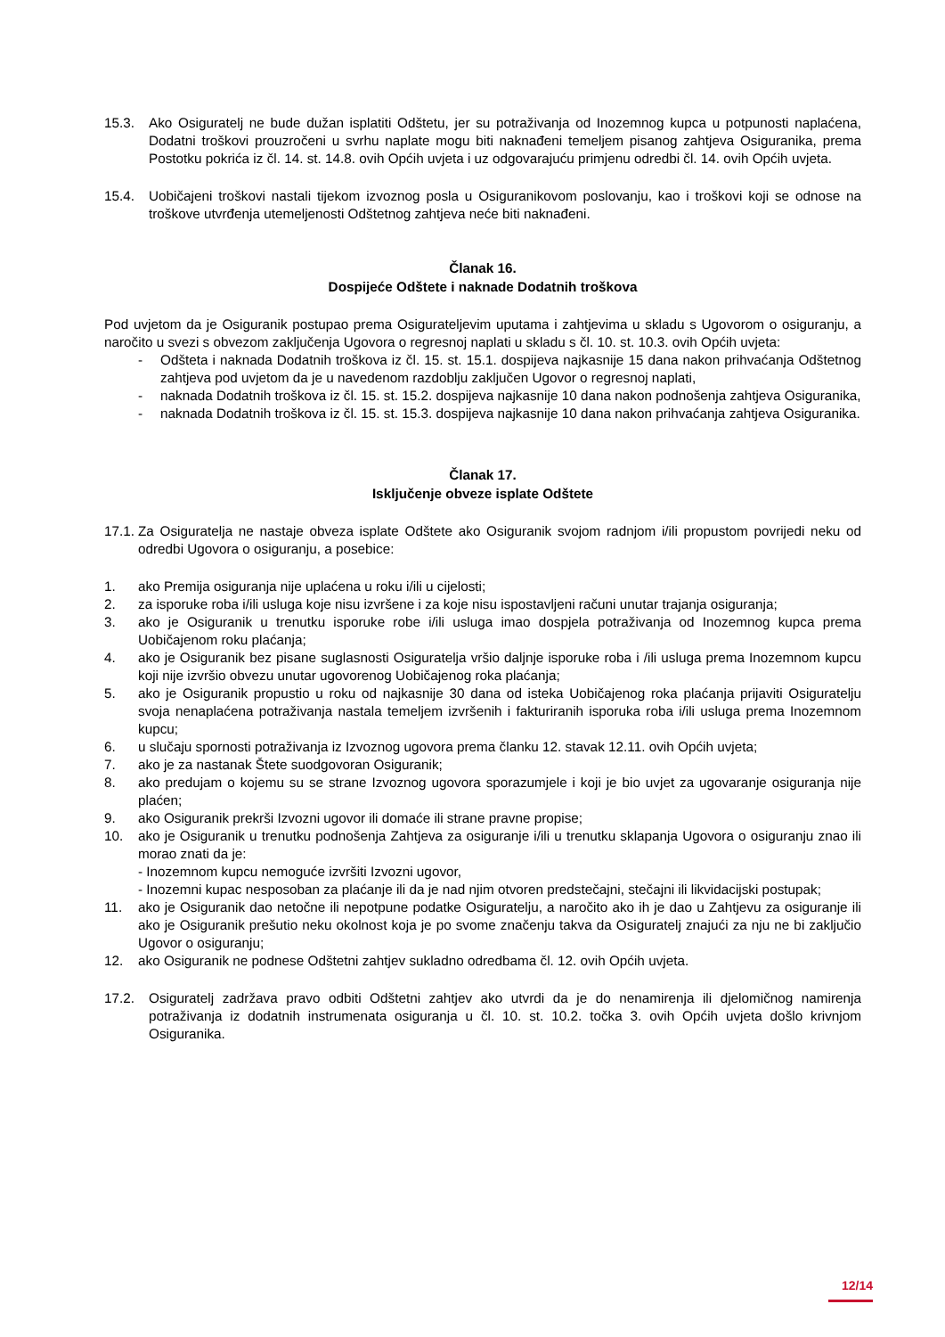15.3. Ako Osiguratelj ne bude dužan isplatiti Odštetu, jer su potraživanja od Inozemnog kupca u potpunosti naplaćena, Dodatni troškovi prouzročeni u svrhu naplate mogu biti naknađeni temeljem pisanog zahtjeva Osiguranika, prema Postotku pokrića iz čl. 14. st. 14.8. ovih Općih uvjeta i uz odgovarajuću primjenu odredbi čl. 14. ovih Općih uvjeta.
15.4. Uobičajeni troškovi nastali tijekom izvoznog posla u Osiguranikovom poslovanju, kao i troškovi koji se odnose na troškove utvrđenja utemeljenosti Odštetnog zahtjeva neće biti naknađeni.
Članak 16.
Dospijeće Odštete i naknade Dodatnih troškova
Pod uvjetom da je Osiguranik postupao prema Osigurateljevim uputama i zahtjevima u skladu s Ugovorom o osiguranju, a naročito u svezi s obvezom zaključenja Ugovora o regresnoj naplati u skladu s čl. 10. st. 10.3. ovih Općih uvjeta:
- Odšteta i naknada Dodatnih troškova iz čl. 15. st. 15.1. dospijeva najkasnije 15 dana nakon prihvaćanja Odštetnog zahtjeva pod uvjetom da je u navedenom razdoblju zaključen Ugovor o regresnoj naplati,
- naknada Dodatnih troškova iz čl. 15. st. 15.2. dospijeva najkasnije 10 dana nakon podnošenja zahtjeva Osiguranika,
- naknada Dodatnih troškova iz čl. 15. st. 15.3. dospijeva najkasnije 10 dana nakon prihvaćanja zahtjeva Osiguranika.
Članak 17.
Isključenje obveze isplate Odštete
17.1. Za Osiguratelja ne nastaje obveza isplate Odštete ako Osiguranik svojom radnjom i/ili propustom povrijedi neku od odredbi Ugovora o osiguranju, a posebice:
1. ako Premija osiguranja nije uplaćena u roku i/ili u cijelosti;
2. za isporuke roba i/ili usluga koje nisu izvršene i za koje nisu ispostavljeni računi unutar trajanja osiguranja;
3. ako je Osiguranik u trenutku isporuke robe i/ili usluga imao dospjela potraživanja od Inozemnog kupca prema Uobičajenom roku plaćanja;
4. ako je Osiguranik bez pisane suglasnosti Osiguratelja vršio daljnje isporuke roba i /ili usluga prema Inozemnom kupcu koji nije izvršio obvezu unutar ugovorenog Uobičajenog roka plaćanja;
5. ako je Osiguranik propustio u roku od najkasnije 30 dana od isteka Uobičajenog roka plaćanja prijaviti Osiguratelju svoja nenaplaćena potraživanja nastala temeljem izvršenih i fakturiranih isporuka roba i/ili usluga prema Inozemnom kupcu;
6. u slučaju spornosti potraživanja iz Izvoznog ugovora prema članku 12. stavak 12.11. ovih Općih uvjeta;
7. ako je za nastanak Štete suodgovoran Osiguranik;
8. ako predujam o kojemu su se strane Izvoznog ugovora sporazumjele i koji je bio uvjet za ugovaranje osiguranja nije plaćen;
9. ako Osiguranik prekrši Izvozni ugovor ili domaće ili strane pravne propise;
10. ako je Osiguranik u trenutku podnošenja Zahtjeva za osiguranje i/ili u trenutku sklapanja Ugovora o osiguranju znao ili morao znati da je:
- Inozemnom kupcu nemoguće izvršiti Izvozni ugovor,
- Inozemni kupac nesposoban za plaćanje ili da je nad njim otvoren predstečajni, stečajni ili likvidacijski postupak;
11. ako je Osiguranik dao netočne ili nepotpune podatke Osiguratelju, a naročito ako ih je dao u Zahtjevu za osiguranje ili ako je Osiguranik prešutio neku okolnost koja je po svome značenju takva da Osiguratelj znajući za nju ne bi zaključio Ugovor o osiguranju;
12. ako Osiguranik ne podnese Odštetni zahtjev sukladno odredbama čl. 12. ovih Općih uvjeta.
17.2. Osiguratelj zadržava pravo odbiti Odštetni zahtjev ako utvrdi da je do nenamirenja ili djelomičnog namirenja potraživanja iz dodatnih instrumenata osiguranja u čl. 10. st. 10.2. točka 3. ovih Općih uvjeta došlo krivnjom Osiguranika.
12/14